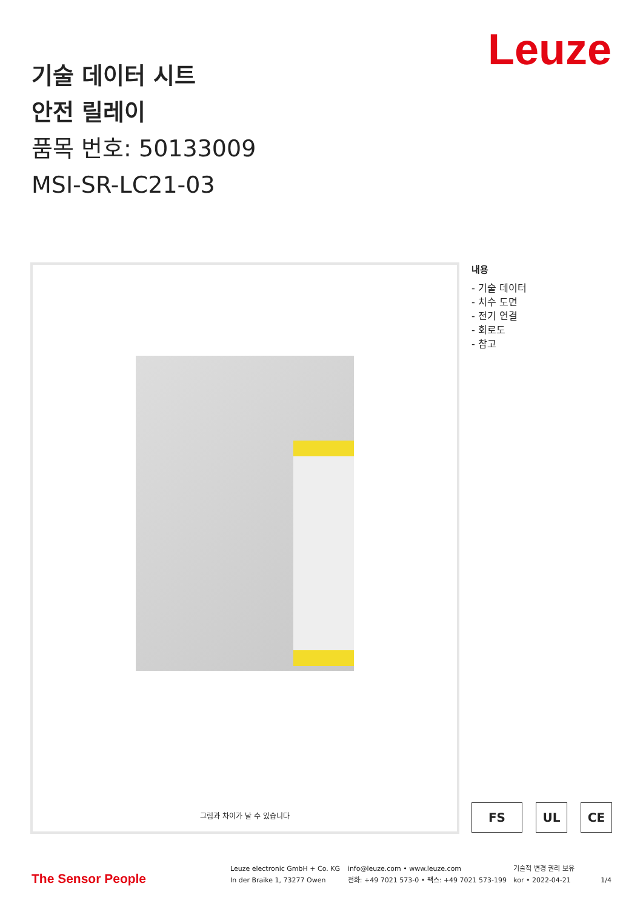Leuze
기술 데이터 시트
안전 릴레이
품목 번호: 50133009
MSI-SR-LC21-03
그림과 차이가 날 수 있습니다
내용
- 기술 데이터
- 치수 도면
- 전기 연결
- 회로도
- 참고
FS UL CE
The Sensor People
Leuze electronic GmbH + Co. KG
In der Braike 1, 73277 Owen
info@leuze.com • www.leuze.com
전화: +49 7021 573-0 • 팩스: +49 7021 573-199
기술적 변경 권리 보유
kor • 2022-04-21
1/4